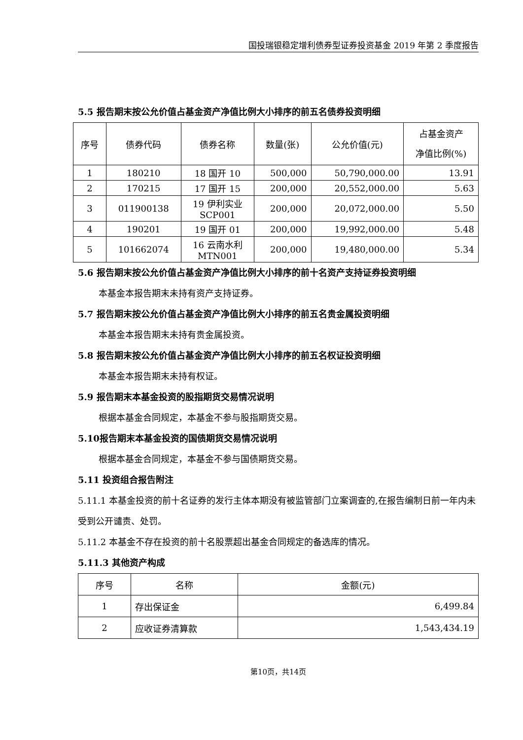国投瑞银稳定增利债券型证券投资基金 2019 年第 2 季度报告
5.5 报告期末按公允价值占基金资产净值比例大小排序的前五名债券投资明细
| 序号 | 债券代码 | 债券名称 | 数量(张) | 公允价值(元) | 占基金资产 净值比例(%) |
| --- | --- | --- | --- | --- | --- |
| 1 | 180210 | 18 国开 10 | 500,000 | 50,790,000.00 | 13.91 |
| 2 | 170215 | 17 国开 15 | 200,000 | 20,552,000.00 | 5.63 |
| 3 | 011900138 | 19 伊利实业 SCP001 | 200,000 | 20,072,000.00 | 5.50 |
| 4 | 190201 | 19 国开 01 | 200,000 | 19,992,000.00 | 5.48 |
| 5 | 101662074 | 16 云南水利 MTN001 | 200,000 | 19,480,000.00 | 5.34 |
5.6 报告期末按公允价值占基金资产净值比例大小排序的前十名资产支持证券投资明细
本基金本报告期末未持有资产支持证券。
5.7 报告期末按公允价值占基金资产净值比例大小排序的前五名贵金属投资明细
本基金本报告期末未持有贵金属投资。
5.8 报告期末按公允价值占基金资产净值比例大小排序的前五名权证投资明细
本基金本报告期末未持有权证。
5.9 报告期末本基金投资的股指期货交易情况说明
根据本基金合同规定，本基金不参与股指期货交易。
5.10报告期末本基金投资的国债期货交易情况说明
根据本基金合同规定，本基金不参与国债期货交易。
5.11 投资组合报告附注
5.11.1 本基金投资的前十名证券的发行主体本期没有被监管部门立案调查的,在报告编制日前一年内未受到公开谴责、处罚。
5.11.2 本基金不存在投资的前十名股票超出基金合同规定的备选库的情况。
5.11.3 其他资产构成
| 序号 | 名称 | 金额(元) |
| --- | --- | --- |
| 1 | 存出保证金 | 6,499.84 |
| 2 | 应收证券清算款 | 1,543,434.19 |
第10页，共14页